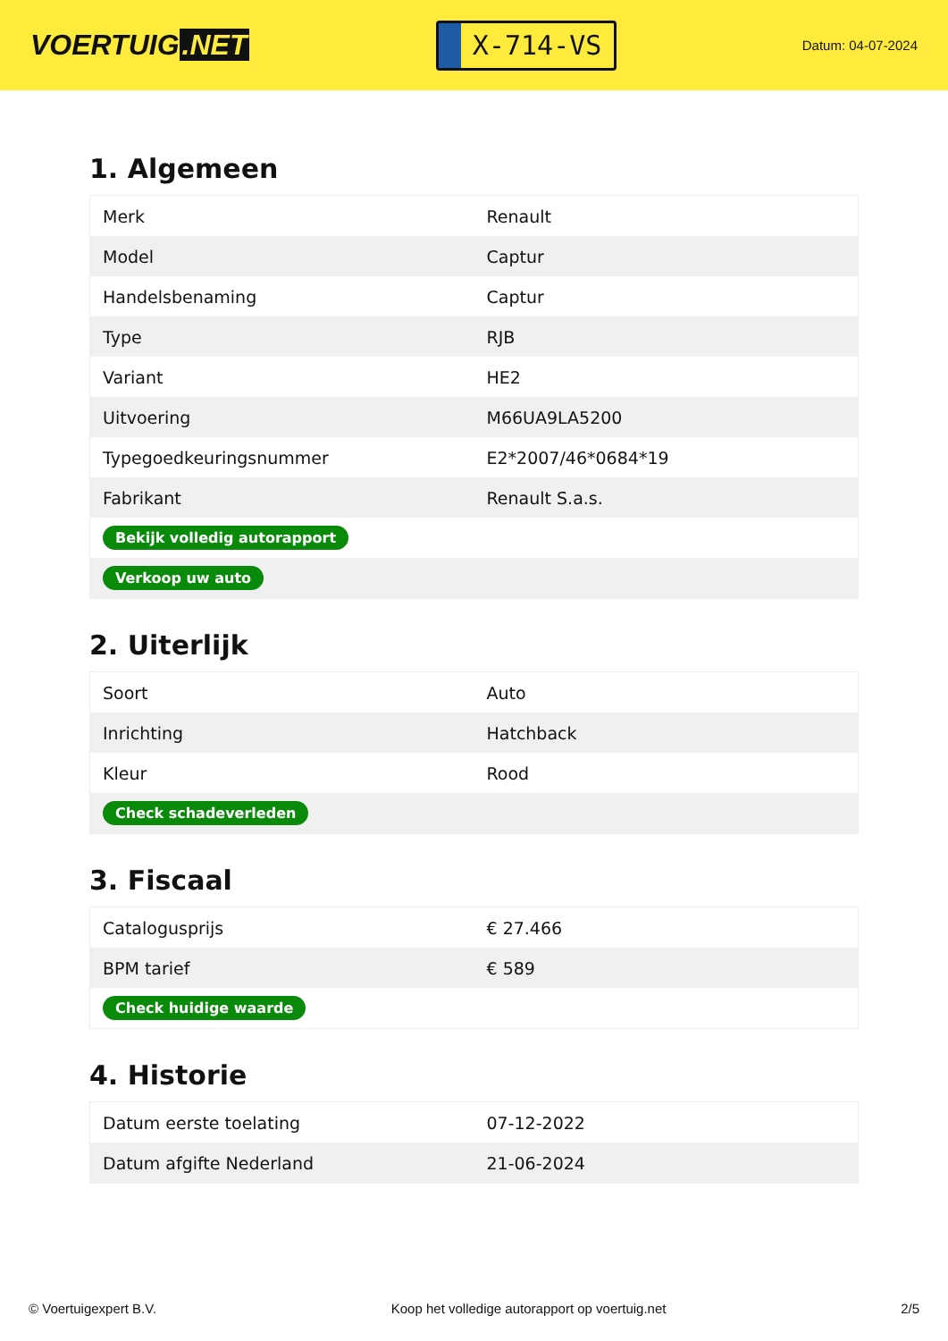VOERTUIG.NET
X-714-VS
Datum: 04-07-2024
1. Algemeen
| Merk | Renault |
| Model | Captur |
| Handelsbenaming | Captur |
| Type | RJB |
| Variant | HE2 |
| Uitvoering | M66UA9LA5200 |
| Typegoedkeuringsnummer | E2*2007/46*0684*19 |
| Fabrikant | Renault S.a.s. |
| Bekijk volledig autorapport | |
| Verkoop uw auto | |
2. Uiterlijk
| Soort | Auto |
| Inrichting | Hatchback |
| Kleur | Rood |
| Check schadeverleden | |
3. Fiscaal
| Catalogusprijs | € 27.466 |
| BPM tarief | € 589 |
| Check huidige waarde | |
4. Historie
| Datum eerste toelating | 07-12-2022 |
| Datum afgifte Nederland | 21-06-2024 |
© Voertuigexpert B.V. Koop het volledige autorapport op voertuig.net 2/5